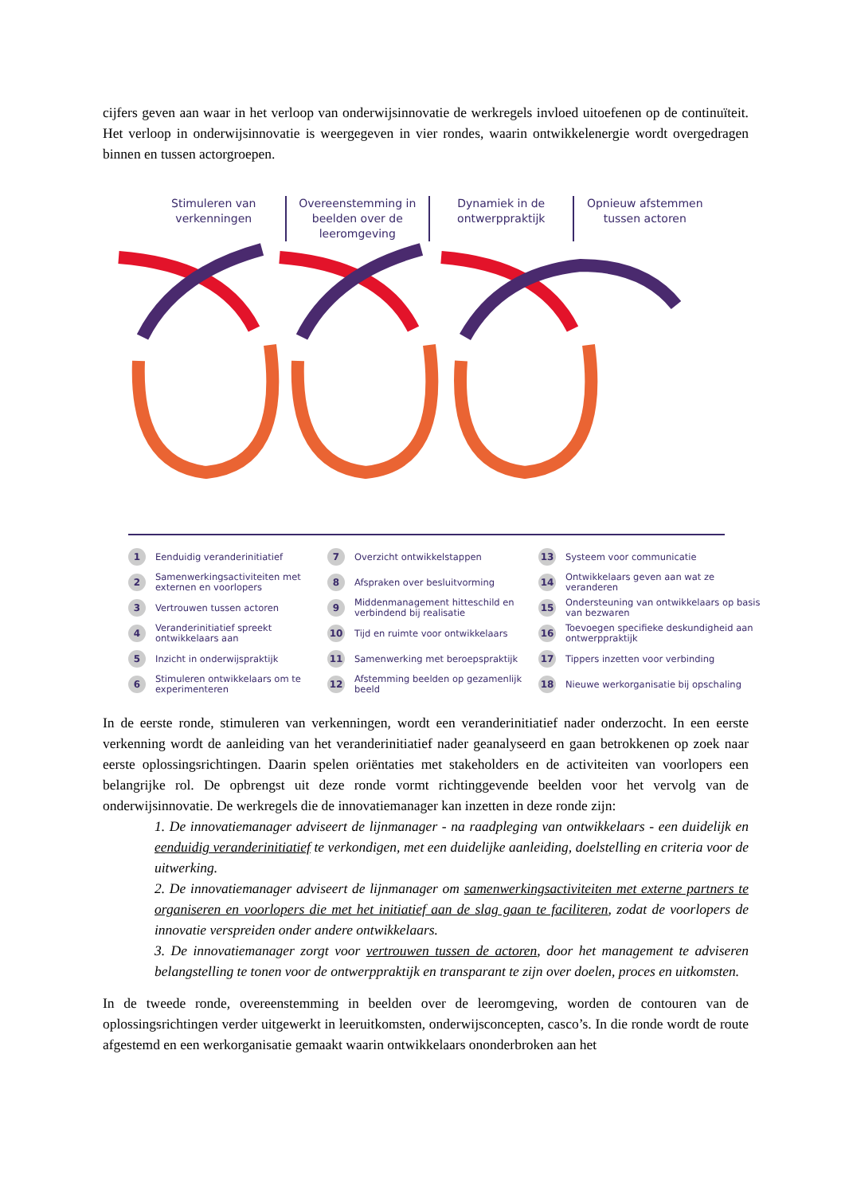cijfers geven aan waar in het verloop van onderwijsinnovatie de werkregels invloed uitoefenen op de continuïteit. Het verloop in onderwijsinnovatie is weergegeven in vier rondes, waarin ontwikkelenergie wordt overgedragen binnen en tussen actorgroepen.
Stimuleren van verkenningen Overeenstemming in beelden over de leeromgeving
Dynamiek in de ontwerppraktijk Opnieuw afstemmen tussen actoren
1 Eenduidig veranderinitiatief
7 Overzicht ontwikkelstappen
13 Systeem voor communicatie
2 Samenwerkingsactiviteiten met externen en voorlopers
8 Afspraken over besluitvorming
14 Ontwikkelaars geven aan wat ze veranderen
3 Vertrouwen tussen actoren
9 Middenmanagement hitteschild en verbindend bij realisatie
15 Ondersteuning van ontwikkelaars op basis van bezwaren
4 Veranderinitiatief spreekt ontwikkelaars aan
10 Tijd en ruimte voor ontwikkelaars
16 Toevoegen specifieke deskundigheid aan ontwerppraktijk
5 Inzicht in onderwijspraktijk
11 Samenwerking met beroepspraktijk
17 Tippers inzetten voor verbinding
6 Stimuleren ontwikkelaars om te experimenteren
12 Afstemming beelden op gezamenlijk beeld
18 Nieuwe werkorganisatie bij opschaling
In de eerste ronde, stimuleren van verkenningen, wordt een veranderinitiatief nader onderzocht. In een eerste verkenning wordt de aanleiding van het veranderinitiatief nader geanalyseerd en gaan betrokkenen op zoek naar eerste oplossingsrichtingen. Daarin spelen oriëntaties met stakeholders en de activiteiten van voorlopers een belangrijke rol. De opbrengst uit deze ronde vormt richtinggevende beelden voor het vervolg van de onderwijsinnovatie. De werkregels die de innovatiemanager kan inzetten in deze ronde zijn:
1. De innovatiemanager adviseert de lijnmanager - na raadpleging van ontwikkelaars - een duidelijk en eenduidig veranderinitiatief te verkondigen, met een duidelijke aanleiding, doelstelling en criteria voor de uitwerking.
2. De innovatiemanager adviseert de lijnmanager om samenwerkingsactiviteiten met externe partners te organiseren en voorlopers die met het initiatief aan de slag gaan te faciliteren, zodat de voorlopers de innovatie verspreiden onder andere ontwikkelaars.
3. De innovatiemanager zorgt voor vertrouwen tussen de actoren, door het management te adviseren belangstelling te tonen voor de ontwerppraktijk en transparant te zijn over doelen, proces en uitkomsten.
In de tweede ronde, overeenstemming in beelden over de leeromgeving, worden de contouren van de oplossingsrichtingen verder uitgewerkt in leeruitkomsten, onderwijsconcepten, casco’s. In die ronde wordt de route afgestemd en een werkorganisatie gemaakt waarin ontwikkelaars ononderbroken aan het